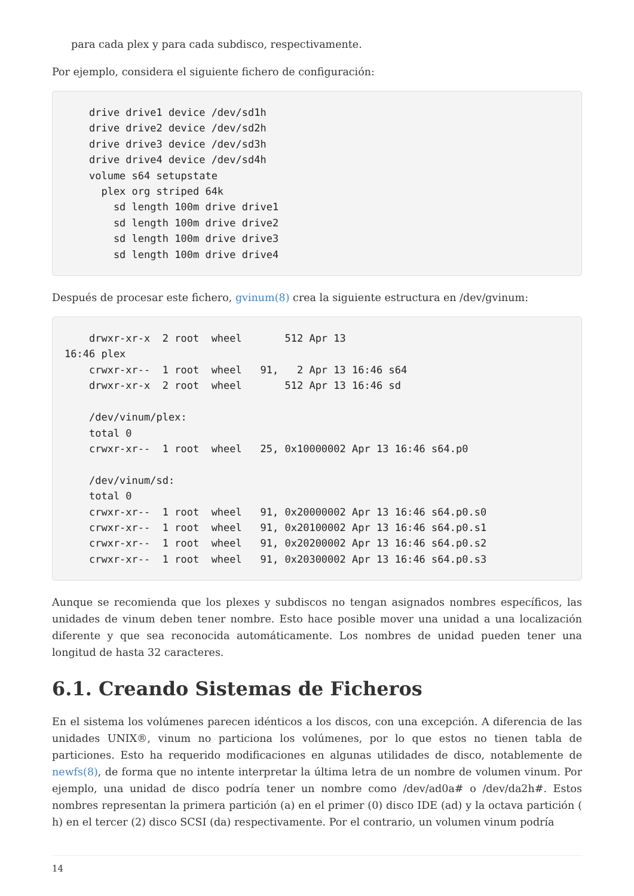para cada plex y para cada subdisco, respectivamente.
Por ejemplo, considera el siguiente fichero de configuración:
    drive drive1 device /dev/sd1h
    drive drive2 device /dev/sd2h
    drive drive3 device /dev/sd3h
    drive drive4 device /dev/sd4h
    volume s64 setupstate
      plex org striped 64k
        sd length 100m drive drive1
        sd length 100m drive drive2
        sd length 100m drive drive3
        sd length 100m drive drive4
Después de procesar este fichero, gvinum(8) crea la siguiente estructura en /dev/gvinum:
    drwxr-xr-x  2 root  wheel       512 Apr 13
16:46 plex
    crwxr-xr--  1 root  wheel   91,   2 Apr 13 16:46 s64
    drwxr-xr-x  2 root  wheel       512 Apr 13 16:46 sd

    /dev/vinum/plex:
    total 0
    crwxr-xr--  1 root  wheel   25, 0x10000002 Apr 13 16:46 s64.p0

    /dev/vinum/sd:
    total 0
    crwxr-xr--  1 root  wheel   91, 0x20000002 Apr 13 16:46 s64.p0.s0
    crwxr-xr--  1 root  wheel   91, 0x20100002 Apr 13 16:46 s64.p0.s1
    crwxr-xr--  1 root  wheel   91, 0x20200002 Apr 13 16:46 s64.p0.s2
    crwxr-xr--  1 root  wheel   91, 0x20300002 Apr 13 16:46 s64.p0.s3
Aunque se recomienda que los plexes y subdiscos no tengan asignados nombres específicos, las unidades de vinum deben tener nombre. Esto hace posible mover una unidad a una localización diferente y que sea reconocida automáticamente. Los nombres de unidad pueden tener una longitud de hasta 32 caracteres.
6.1. Creando Sistemas de Ficheros
En el sistema los volúmenes parecen idénticos a los discos, con una excepción. A diferencia de las unidades UNIX®, vinum no particiona los volúmenes, por lo que estos no tienen tabla de particiones. Esto ha requerido modificaciones en algunas utilidades de disco, notablemente de newfs(8), de forma que no intente interpretar la última letra de un nombre de volumen vinum. Por ejemplo, una unidad de disco podría tener un nombre como /dev/ad0a# o /dev/da2h#. Estos nombres representan la primera partición (a) en el primer (0) disco IDE (ad) y la octava partición ( h) en el tercer (2) disco SCSI (da) respectivamente. Por el contrario, un volumen vinum podría
14